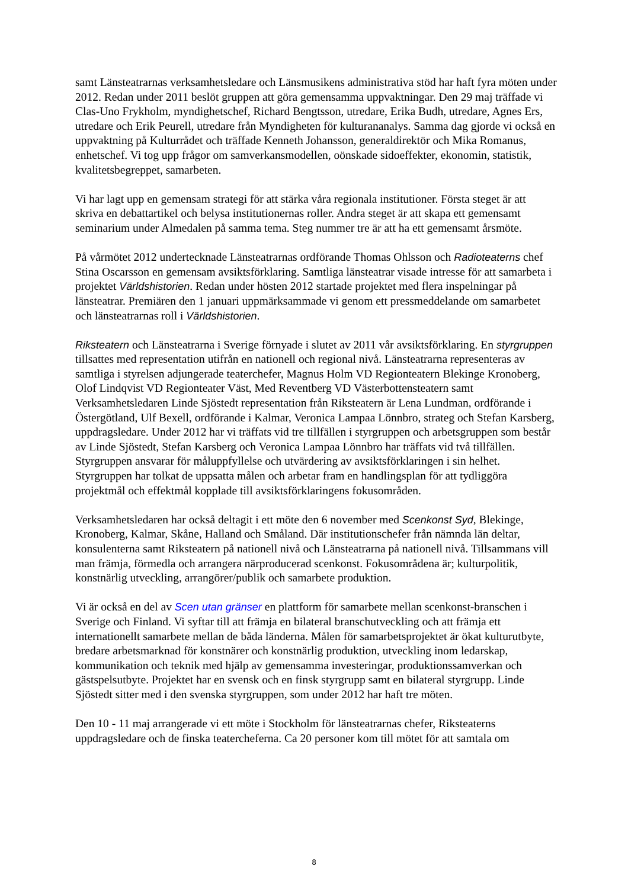samt Länsteatrarnas verksamhetsledare och Länsmusikens administrativa stöd har haft fyra möten under 2012. Redan under 2011 beslöt gruppen att göra gemensamma uppvaktningar. Den 29 maj träffade vi Clas-Uno Frykholm, myndighetschef, Richard Bengtsson, utredare, Erika Budh, utredare, Agnes Ers, utredare och Erik Peurell, utredare från Myndigheten för kulturananalys. Samma dag gjorde vi också en uppvaktning på Kulturrådet och träffade Kenneth Johansson, generaldirektör och Mika Romanus, enhetschef. Vi tog upp frågor om samverkansmodellen, oönskade sidoeffekter, ekonomin, statistik, kvalitetsbegreppet, samarbeten.
Vi har lagt upp en gemensam strategi för att stärka våra regionala institutioner. Första steget är att skriva en debattartikel och belysa institutionernas roller. Andra steget är att skapa ett gemensamt seminarium under Almedalen på samma tema. Steg nummer tre är att ha ett gemensamt årsmöte.
På vårmötet 2012 undertecknade Länsteatrarnas ordförande Thomas Ohlsson och Radioteaterns chef Stina Oscarsson en gemensam avsiktsförklaring. Samtliga länsteatrar visade intresse för att samarbeta i projektet Världshistorien. Redan under hösten 2012 startade projektet med flera inspelningar på länsteatrar. Premiären den 1 januari uppmärksammade vi genom ett pressmeddelande om samarbetet och länsteatrarnas roll i Världshistorien.
Riksteatern och Länsteatrarna i Sverige förnyade i slutet av 2011 vår avsiktsförklaring. En styrgruppen tillsattes med representation utifrån en nationell och regional nivå. Länsteatrarna representeras av samtliga i styrelsen adjungerade teaterchefer, Magnus Holm VD Regionteatern Blekinge Kronoberg, Olof Lindqvist VD Regionteater Väst, Med Reventberg VD Västerbottensteatern samt Verksamhetsledaren Linde Sjöstedt representation från Riksteatern är Lena Lundman, ordförande i Östergötland, Ulf Bexell, ordförande i Kalmar, Veronica Lampaa Lönnbro, strateg och Stefan Karsberg, uppdragsledare. Under 2012 har vi träffats vid tre tillfällen i styrgruppen och arbetsgruppen som består av Linde Sjöstedt, Stefan Karsberg och Veronica Lampaa Lönnbro har träffats vid två tillfällen. Styrgruppen ansvarar för måluppfyllelse och utvärdering av avsiktsförklaringen i sin helhet. Styrgruppen har tolkat de uppsatta målen och arbetar fram en handlingsplan för att tydliggöra projektmål och effektmål kopplade till avsiktsförklaringens fokusområden.
Verksamhetsledaren har också deltagit i ett möte den 6 november med Scenkonst Syd, Blekinge, Kronoberg, Kalmar, Skåne, Halland och Småland. Där institutionschefer från nämnda län deltar, konsulenterna samt Riksteatern på nationell nivå och Länsteatrarna på nationell nivå. Tillsammans vill man främja, förmedla och arrangera närproducerad scenkonst. Fokusområdena är; kulturpolitik, konstnärlig utveckling, arrangörer/publik och samarbete produktion.
Vi är också en del av Scen utan gränser en plattform för samarbete mellan scenkonst-branschen i Sverige och Finland. Vi syftar till att främja en bilateral branschutveckling och att främja ett internationellt samarbete mellan de båda länderna. Målen för samarbetsprojektet är ökat kulturutbyte, bredare arbetsmarknad för konstnärer och konstnärlig produktion, utveckling inom ledarskap, kommunikation och teknik med hjälp av gemensamma investeringar, produktionssamverkan och gästspelsutbyte. Projektet har en svensk och en finsk styrgrupp samt en bilateral styrgrupp. Linde Sjöstedt sitter med i den svenska styrgruppen, som under 2012 har haft tre möten.
Den 10 - 11 maj arrangerade vi ett möte i Stockholm för länsteatrarnas chefer, Riksteaterns uppdragsledare och de finska teatercheferna. Ca 20 personer kom till mötet för att samtala om
8